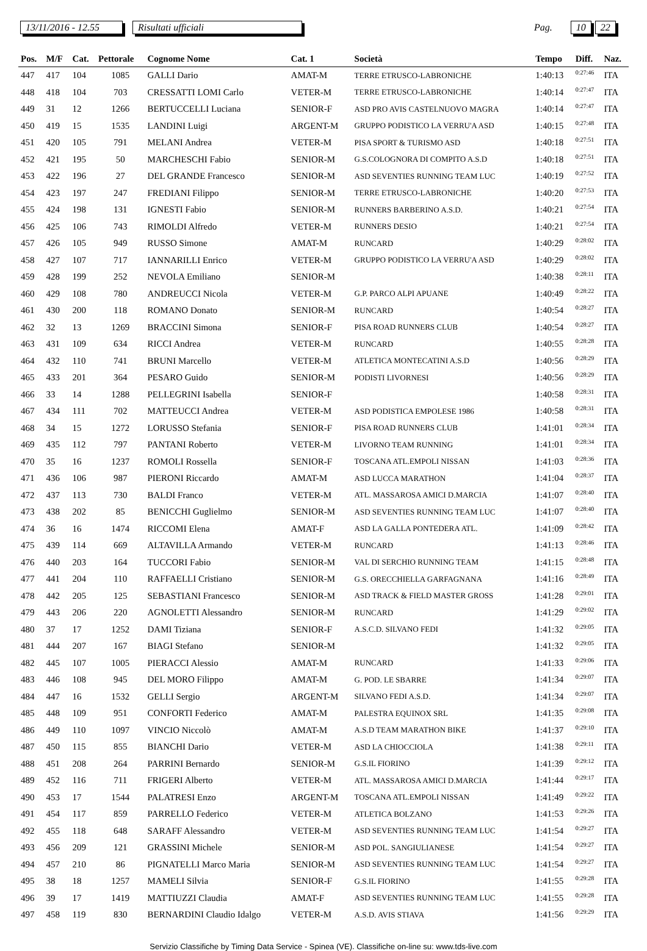13/11/2016 - 12.55 Risultati ufficiali Pag. 10 22
| Pos. | M/F | Cat. | Pettorale | Cognome Nome | Cat. 1 | Società | Tempo | Diff. | Naz. |
| --- | --- | --- | --- | --- | --- | --- | --- | --- | --- |
| 447 | 417 | 104 | 1085 | GALLI Dario | AMAT-M | TERRE ETRUSCO-LABRONICHE | 1:40:13 | 0:27:46 | ITA |
| 448 | 418 | 104 | 703 | CRESSATTI LOMI Carlo | VETER-M | TERRE ETRUSCO-LABRONICHE | 1:40:14 | 0:27:47 | ITA |
| 449 | 31 | 12 | 1266 | BERTUCCELLI Luciana | SENIOR-F | ASD PRO AVIS CASTELNUOVO MAGRA | 1:40:14 | 0:27:47 | ITA |
| 450 | 419 | 15 | 1535 | LANDINI Luigi | ARGENT-M | GRUPPO PODISTICO LA VERRU'A ASD | 1:40:15 | 0:27:48 | ITA |
| 451 | 420 | 105 | 791 | MELANI Andrea | VETER-M | PISA SPORT & TURISMO ASD | 1:40:18 | 0:27:51 | ITA |
| 452 | 421 | 195 | 50 | MARCHESCHI Fabio | SENIOR-M | G.S.COLOGNORA DI COMPITO A.S.D | 1:40:18 | 0:27:51 | ITA |
| 453 | 422 | 196 | 27 | DEL GRANDE Francesco | SENIOR-M | ASD SEVENTIES RUNNING TEAM LUC | 1:40:19 | 0:27:52 | ITA |
| 454 | 423 | 197 | 247 | FREDIANI Filippo | SENIOR-M | TERRE ETRUSCO-LABRONICHE | 1:40:20 | 0:27:53 | ITA |
| 455 | 424 | 198 | 131 | IGNESTI Fabio | SENIOR-M | RUNNERS BARBERINO A.S.D. | 1:40:21 | 0:27:54 | ITA |
| 456 | 425 | 106 | 743 | RIMOLDI Alfredo | VETER-M | RUNNERS DESIO | 1:40:21 | 0:27:54 | ITA |
| 457 | 426 | 105 | 949 | RUSSO Simone | AMAT-M | RUNCARD | 1:40:29 | 0:28:02 | ITA |
| 458 | 427 | 107 | 717 | IANNARILLI Enrico | VETER-M | GRUPPO PODISTICO LA VERRU'A ASD | 1:40:29 | 0:28:02 | ITA |
| 459 | 428 | 199 | 252 | NEVOLA Emiliano | SENIOR-M | | 1:40:38 | 0:28:11 | ITA |
| 460 | 429 | 108 | 780 | ANDREUCCI Nicola | VETER-M | G.P. PARCO ALPI APUANE | 1:40:49 | 0:28:22 | ITA |
| 461 | 430 | 200 | 118 | ROMANO Donato | SENIOR-M | RUNCARD | 1:40:54 | 0:28:27 | ITA |
| 462 | 32 | 13 | 1269 | BRACCINI Simona | SENIOR-F | PISA ROAD RUNNERS CLUB | 1:40:54 | 0:28:27 | ITA |
| 463 | 431 | 109 | 634 | RICCI Andrea | VETER-M | RUNCARD | 1:40:55 | 0:28:28 | ITA |
| 464 | 432 | 110 | 741 | BRUNI Marcello | VETER-M | ATLETICA MONTECATINI A.S.D | 1:40:56 | 0:28:29 | ITA |
| 465 | 433 | 201 | 364 | PESARO Guido | SENIOR-M | PODISTI LIVORNESI | 1:40:56 | 0:28:29 | ITA |
| 466 | 33 | 14 | 1288 | PELLEGRINI Isabella | SENIOR-F | | 1:40:58 | 0:28:31 | ITA |
| 467 | 434 | 111 | 702 | MATTEUCCI Andrea | VETER-M | ASD PODISTICA EMPOLESE 1986 | 1:40:58 | 0:28:31 | ITA |
| 468 | 34 | 15 | 1272 | LORUSSO Stefania | SENIOR-F | PISA ROAD RUNNERS CLUB | 1:41:01 | 0:28:34 | ITA |
| 469 | 435 | 112 | 797 | PANTANI Roberto | VETER-M | LIVORNO TEAM RUNNING | 1:41:01 | 0:28:34 | ITA |
| 470 | 35 | 16 | 1237 | ROMOLI Rossella | SENIOR-F | TOSCANA ATL.EMPOLI NISSAN | 1:41:03 | 0:28:36 | ITA |
| 471 | 436 | 106 | 987 | PIERONI Riccardo | AMAT-M | ASD LUCCA MARATHON | 1:41:04 | 0:28:37 | ITA |
| 472 | 437 | 113 | 730 | BALDI Franco | VETER-M | ATL. MASSAROSA AMICI D.MARCIA | 1:41:07 | 0:28:40 | ITA |
| 473 | 438 | 202 | 85 | BENICCHI Guglielmo | SENIOR-M | ASD SEVENTIES RUNNING TEAM LUC | 1:41:07 | 0:28:40 | ITA |
| 474 | 36 | 16 | 1474 | RICCOMI Elena | AMAT-F | ASD LA GALLA PONTEDERA ATL. | 1:41:09 | 0:28:42 | ITA |
| 475 | 439 | 114 | 669 | ALTAVILLA Armando | VETER-M | RUNCARD | 1:41:13 | 0:28:46 | ITA |
| 476 | 440 | 203 | 164 | TUCCORI Fabio | SENIOR-M | VAL DI SERCHIO RUNNING TEAM | 1:41:15 | 0:28:48 | ITA |
| 477 | 441 | 204 | 110 | RAFFAELLI Cristiano | SENIOR-M | G.S. ORECCHIELLA GARFAGNANA | 1:41:16 | 0:28:49 | ITA |
| 478 | 442 | 205 | 125 | SEBASTIANI Francesco | SENIOR-M | ASD TRACK & FIELD MASTER GROSS | 1:41:28 | 0:29:01 | ITA |
| 479 | 443 | 206 | 220 | AGNOLETTI Alessandro | SENIOR-M | RUNCARD | 1:41:29 | 0:29:02 | ITA |
| 480 | 37 | 17 | 1252 | DAMI Tiziana | SENIOR-F | A.S.C.D. SILVANO FEDI | 1:41:32 | 0:29:05 | ITA |
| 481 | 444 | 207 | 167 | BIAGI Stefano | SENIOR-M | | 1:41:32 | 0:29:05 | ITA |
| 482 | 445 | 107 | 1005 | PIERACCI Alessio | AMAT-M | RUNCARD | 1:41:33 | 0:29:06 | ITA |
| 483 | 446 | 108 | 945 | DEL MORO Filippo | AMAT-M | G. POD. LE SBARRE | 1:41:34 | 0:29:07 | ITA |
| 484 | 447 | 16 | 1532 | GELLI Sergio | ARGENT-M | SILVANO FEDI A.S.D. | 1:41:34 | 0:29:07 | ITA |
| 485 | 448 | 109 | 951 | CONFORTI Federico | AMAT-M | PALESTRA EQUINOX SRL | 1:41:35 | 0:29:08 | ITA |
| 486 | 449 | 110 | 1097 | VINCIO Niccolò | AMAT-M | A.S.D TEAM MARATHON BIKE | 1:41:37 | 0:29:10 | ITA |
| 487 | 450 | 115 | 855 | BIANCHI Dario | VETER-M | ASD LA CHIOCCIOLA | 1:41:38 | 0:29:11 | ITA |
| 488 | 451 | 208 | 264 | PARRINI Bernardo | SENIOR-M | G.S.IL FIORINO | 1:41:39 | 0:29:12 | ITA |
| 489 | 452 | 116 | 711 | FRIGERI Alberto | VETER-M | ATL. MASSAROSA AMICI D.MARCIA | 1:41:44 | 0:29:17 | ITA |
| 490 | 453 | 17 | 1544 | PALATRESI Enzo | ARGENT-M | TOSCANA ATL.EMPOLI NISSAN | 1:41:49 | 0:29:22 | ITA |
| 491 | 454 | 117 | 859 | PARRELLO Federico | VETER-M | ATLETICA BOLZANO | 1:41:53 | 0:29:26 | ITA |
| 492 | 455 | 118 | 648 | SARAFF Alessandro | VETER-M | ASD SEVENTIES RUNNING TEAM LUC | 1:41:54 | 0:29:27 | ITA |
| 493 | 456 | 209 | 121 | GRASSINI Michele | SENIOR-M | ASD POL. SANGIULIANESE | 1:41:54 | 0:29:27 | ITA |
| 494 | 457 | 210 | 86 | PIGNATELLI Marco Maria | SENIOR-M | ASD SEVENTIES RUNNING TEAM LUC | 1:41:54 | 0:29:27 | ITA |
| 495 | 38 | 18 | 1257 | MAMELI Silvia | SENIOR-F | G.S.IL FIORINO | 1:41:55 | 0:29:28 | ITA |
| 496 | 39 | 17 | 1419 | MATTIUZZI Claudia | AMAT-F | ASD SEVENTIES RUNNING TEAM LUC | 1:41:55 | 0:29:28 | ITA |
| 497 | 458 | 119 | 830 | BERNARDINI Claudio Idalgo | VETER-M | A.S.D. AVIS STIAVA | 1:41:56 | 0:29:29 | ITA |
Servizio Classifiche by Timing Data Service - Spinea (VE). Classifiche on-line su: www.tds-live.com